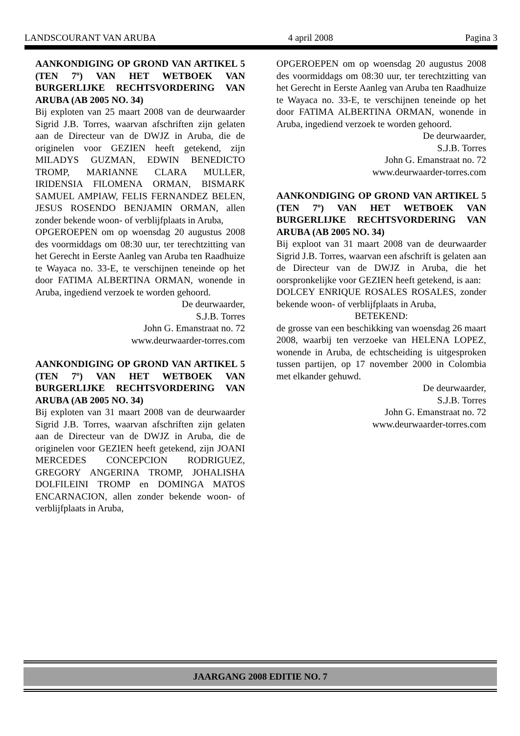LANDSCOURANT VAN ARUBA 4 april 2008 Pagina 3
AANKONDIGING OP GROND VAN ARTIKEL 5 (TEN 7º) VAN HET WETBOEK VAN BURGERLIJKE RECHTSVORDERING VAN ARUBA (AB 2005 NO. 34)
Bij exploten van 25 maart 2008 van de deurwaarder Sigrid J.B. Torres, waarvan afschriften zijn gelaten aan de Directeur van de DWJZ in Aruba, die de originelen voor GEZIEN heeft getekend, zijn MILADYS GUZMAN, EDWIN BENEDICTO TROMP, MARIANNE CLARA MULLER, IRIDENSIA FILOMENA ORMAN, BISMARK SAMUEL AMPIAW, FELIS FERNANDEZ BELEN, JESUS ROSENDO BENJAMIN ORMAN, allen zonder bekende woon- of verblijfplaats in Aruba,
OPGEROEPEN om op woensdag 20 augustus 2008 des voormiddags om 08:30 uur, ter terechtzitting van het Gerecht in Eerste Aanleg van Aruba ten Raadhuize te Wayaca no. 33-E, te verschijnen teneinde op het door FATIMA ALBERTINA ORMAN, wonende in Aruba, ingediend verzoek te worden gehoord.
De deurwaarder,
S.J.B. Torres
John G. Emanstraat no. 72
www.deurwaarder-torres.com
AANKONDIGING OP GROND VAN ARTIKEL 5 (TEN 7º) VAN HET WETBOEK VAN BURGERLIJKE RECHTSVORDERING VAN ARUBA (AB 2005 NO. 34)
Bij exploten van 31 maart 2008 van de deurwaarder Sigrid J.B. Torres, waarvan afschriften zijn gelaten aan de Directeur van de DWJZ in Aruba, die de originelen voor GEZIEN heeft getekend, zijn JOANI MERCEDES CONCEPCION RODRIGUEZ, GREGORY ANGERINA TROMP, JOHALISHA DOLFILEINI TROMP en DOMINGA MATOS ENCARNACION, allen zonder bekende woon- of verblijfplaats in Aruba,
OPGEROEPEN om op woensdag 20 augustus 2008 des voormiddags om 08:30 uur, ter terechtzitting van het Gerecht in Eerste Aanleg van Aruba ten Raadhuize te Wayaca no. 33-E, te verschijnen teneinde op het door FATIMA ALBERTINA ORMAN, wonende in Aruba, ingediend verzoek te worden gehoord.
De deurwaarder,
S.J.B. Torres
John G. Emanstraat no. 72
www.deurwaarder-torres.com
AANKONDIGING OP GROND VAN ARTIKEL 5 (TEN 7º) VAN HET WETBOEK VAN BURGERLIJKE RECHTSVORDERING VAN ARUBA (AB 2005 NO. 34)
Bij exploot van 31 maart 2008 van de deurwaarder Sigrid J.B. Torres, waarvan een afschrift is gelaten aan de Directeur van de DWJZ in Aruba, die het oorspronkelijke voor GEZIEN heeft getekend, is aan:
DOLCEY ENRIQUE ROSALES ROSALES, zonder bekende woon- of verblijfplaats in Aruba,
BETEKEND:
de grosse van een beschikking van woensdag 26 maart 2008, waarbij ten verzoeke van HELENA LOPEZ, wonende in Aruba, de echtscheiding is uitgesproken tussen partijen, op 17 november 2000 in Colombia met elkander gehuwd.
De deurwaarder,
S.J.B. Torres
John G. Emanstraat no. 72
www.deurwaarder-torres.com
JAARGANG 2008 EDITIE NO. 7